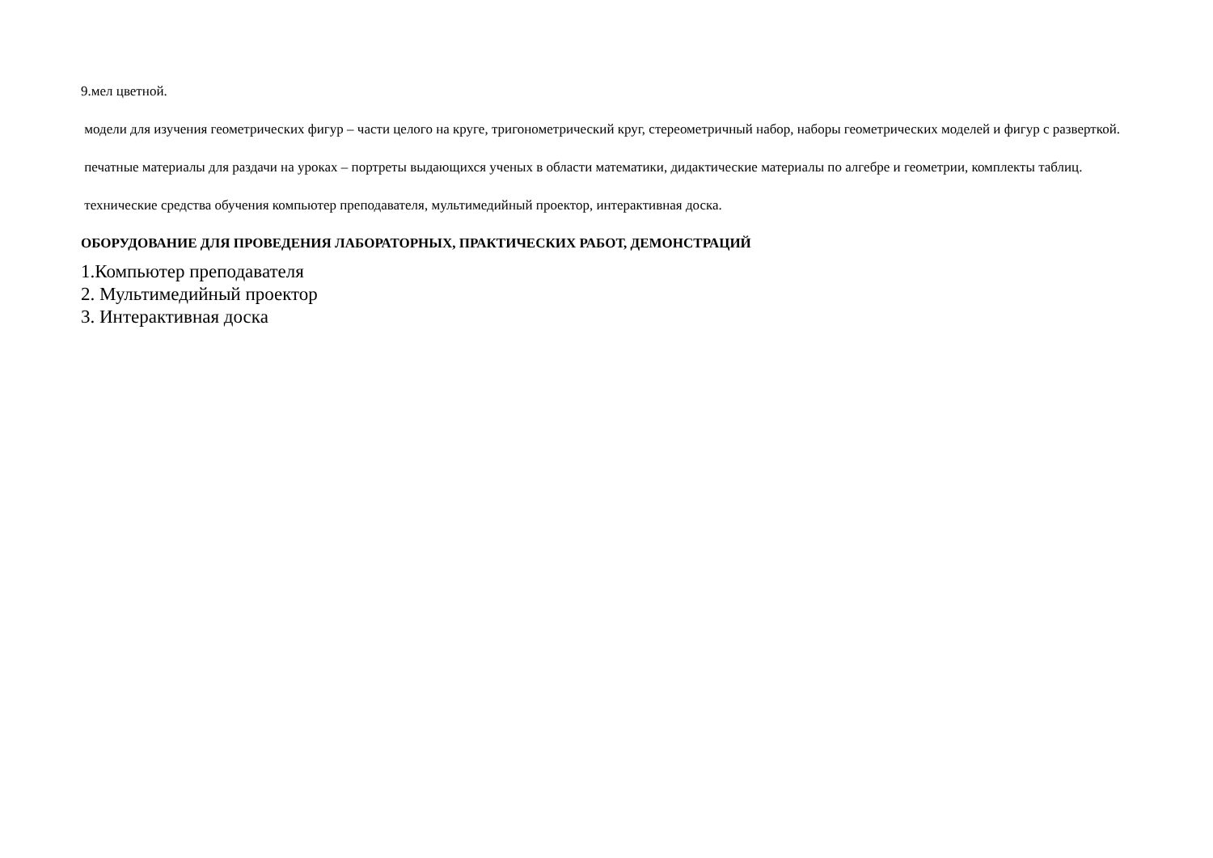9.мел цветной.
модели для изучения геометрических фигур – части целого на круге, тригонометрический круг, стереометричный набор, наборы геометрических моделей и фигур с разверткой.
печатные материалы для раздачи на уроках – портреты выдающихся ученых в области математики, дидактические материалы по алгебре и геометрии, комплекты таблиц.
технические средства обучения компьютер преподавателя, мультимедийный проектор, интерактивная доска.
ОБОРУДОВАНИЕ ДЛЯ ПРОВЕДЕНИЯ ЛАБОРАТОРНЫХ, ПРАКТИЧЕСКИХ РАБОТ, ДЕМОНСТРАЦИЙ
1.Компьютер преподавателя
2. Мультимедийный проектор
3. Интерактивная доска